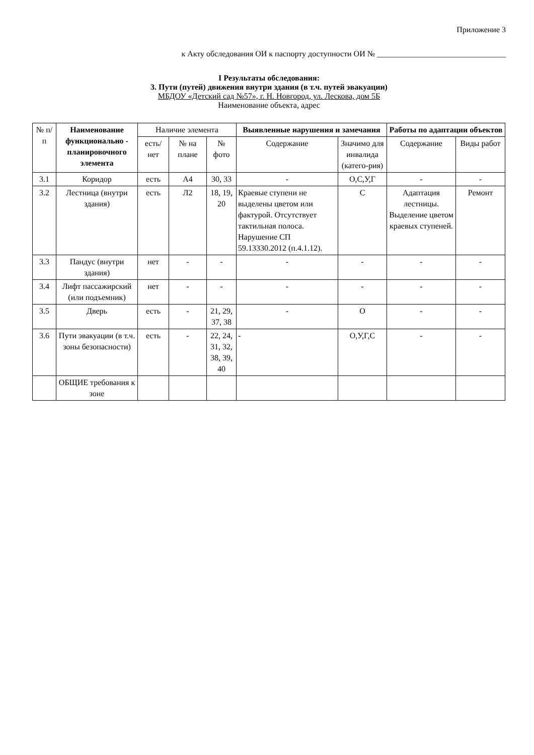Приложение 3
к Акту обследования ОИ к паспорту доступности ОИ № ________________________________
I Результаты обследования:
3. Пути (путей) движения внутри здания (в т.ч. путей эвакуации)
МБДОУ «Детский сад №57», г. Н. Новгород, ул. Лескова, дом 5Б
Наименование объекта, адрес
| № п/п | Наименование функционально - планировочного элемента | Наличие элемента | | | Выявленные нарушения и замечания | | Работы по адаптации объектов | |
| --- | --- | --- | --- | --- | --- | --- | --- | --- |
| | | есть/ нет | № на плане | № фото | Содержание | Значимо для инвалида (катего-рия) | Содержание | Виды работ |
| 3.1 | Коридор | есть | А4 | 30, 33 | - | О,С,У,Г | - | - |
| 3.2 | Лестница (внутри здания) | есть | Л2 | 18, 19, 20 | Краевые ступени не выделены цветом или фактурой. Отсутствует тактильная полоса. Нарушение СП 59.13330.2012 (п.4.1.12). | С | Адаптация лестницы. Выделение цветом краевых ступеней. | Ремонт |
| 3.3 | Пандус (внутри здания) | нет | - | - | - | - | - | - |
| 3.4 | Лифт пассажирский (или подъемник) | нет | - | - | - | - | - | - |
| 3.5 | Дверь | есть | - | 21, 29, 37, 38 | - | О | - | - |
| 3.6 | Пути эвакуации (в т.ч. зоны безопасности) | есть | - | 22, 24, 31, 32, 38, 39, 40 | - | О,У,Г,С | - | - |
| | ОБЩИЕ требования к зоне | | | | | | | |